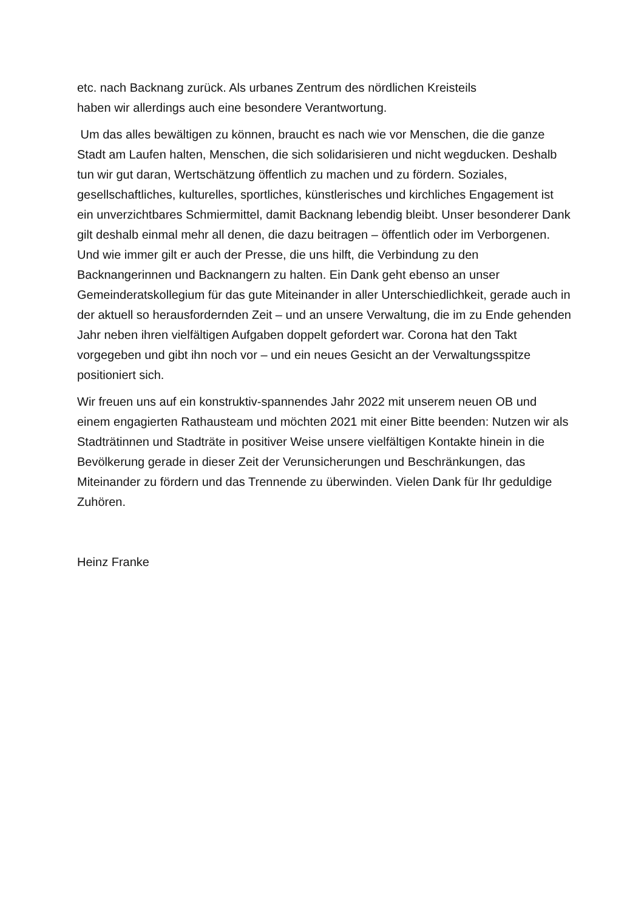etc. nach Backnang zurück. Als urbanes Zentrum des nördlichen Kreisteils
haben wir allerdings auch eine besondere Verantwortung.
Um das alles bewältigen zu können, braucht es nach wie vor Menschen, die die ganze Stadt am Laufen halten, Menschen, die sich solidarisieren und nicht wegducken. Deshalb tun wir gut daran, Wertschätzung öffentlich zu machen und zu fördern. Soziales, gesellschaftliches, kulturelles, sportliches, künstlerisches und kirchliches Engagement ist ein unverzichtbares Schmiermittel, damit Backnang lebendig bleibt. Unser besonderer Dank gilt deshalb einmal mehr all denen, die dazu beitragen – öffentlich oder im Verborgenen. Und wie immer gilt er auch der Presse, die uns hilft, die Verbindung zu den Backnangerinnen und Backnangern zu halten. Ein Dank geht ebenso an unser Gemeinderatskollegium für das gute Miteinander in aller Unterschiedlichkeit, gerade auch in der aktuell so herausfordernden Zeit – und an unsere Verwaltung, die im zu Ende gehenden Jahr neben ihren vielfältigen Aufgaben doppelt gefordert war. Corona hat den Takt vorgegeben und gibt ihn noch vor – und ein neues Gesicht an der Verwaltungsspitze positioniert sich.
Wir freuen uns auf ein konstruktiv-spannendes Jahr 2022 mit unserem neuen OB und einem engagierten Rathausteam und möchten 2021 mit einer Bitte beenden: Nutzen wir als Stadträtinnen und Stadträte in positiver Weise unsere vielfältigen Kontakte hinein in die Bevölkerung gerade in dieser Zeit der Verunsicherungen und Beschränkungen, das Miteinander zu fördern und das Trennende zu überwinden. Vielen Dank für Ihr geduldige Zuhören.
Heinz Franke